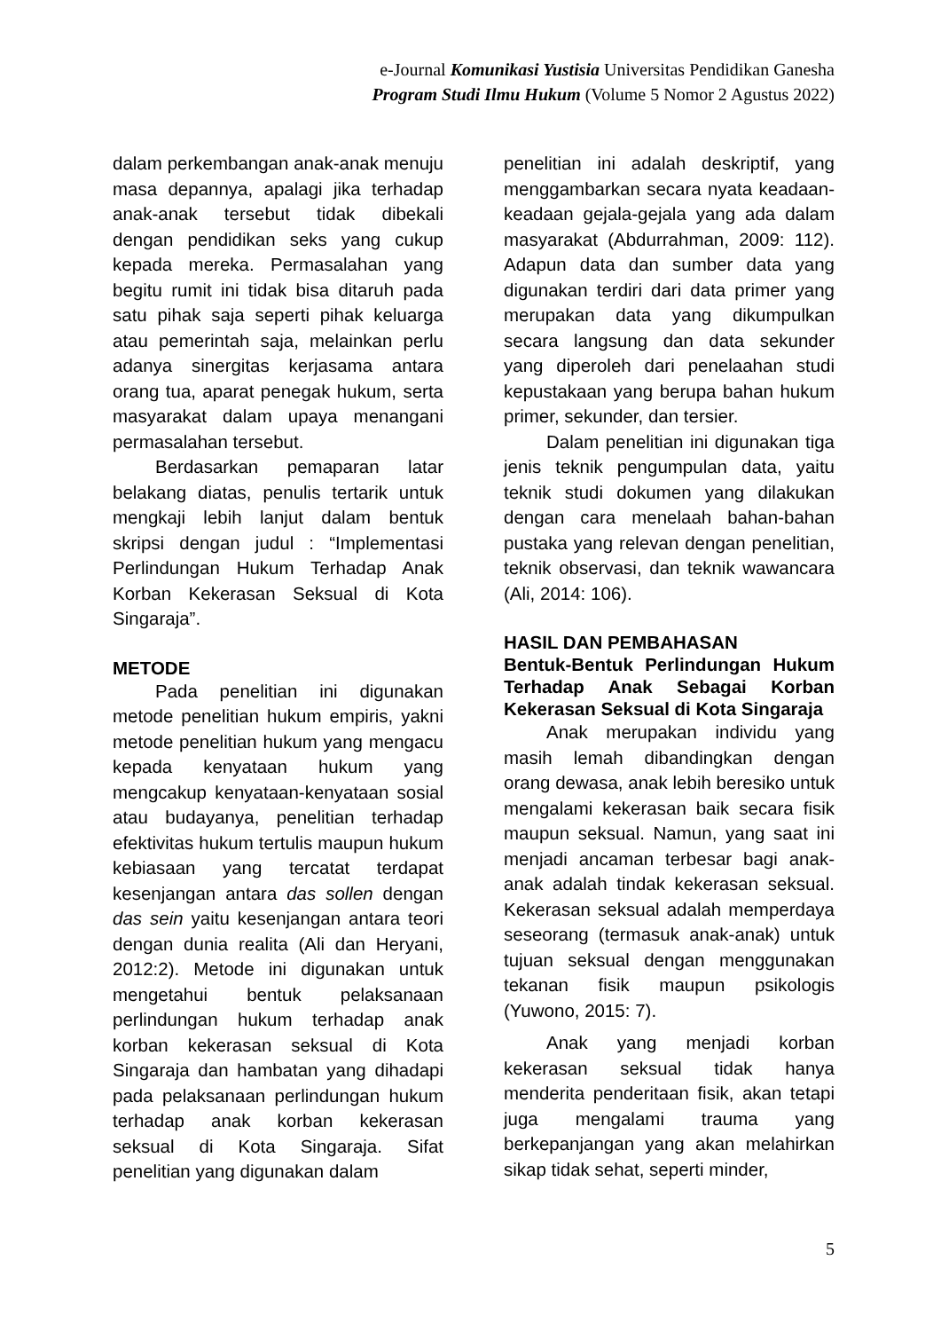e-Journal Komunikasi Yustisia Universitas Pendidikan Ganesha
Program Studi Ilmu Hukum (Volume 5 Nomor 2 Agustus 2022)
dalam perkembangan anak-anak menuju masa depannya, apalagi jika terhadap anak-anak tersebut tidak dibekali dengan pendidikan seks yang cukup kepada mereka. Permasalahan yang begitu rumit ini tidak bisa ditaruh pada satu pihak saja seperti pihak keluarga atau pemerintah saja, melainkan perlu adanya sinergitas kerjasama antara orang tua, aparat penegak hukum, serta masyarakat dalam upaya menangani permasalahan tersebut.
Berdasarkan pemaparan latar belakang diatas, penulis tertarik untuk mengkaji lebih lanjut dalam bentuk skripsi dengan judul : “Implementasi Perlindungan Hukum Terhadap Anak Korban Kekerasan Seksual di Kota Singaraja”.
METODE
Pada penelitian ini digunakan metode penelitian hukum empiris, yakni metode penelitian hukum yang mengacu kepada kenyataan hukum yang mengcakup kenyataan-kenyataan sosial atau budayanya, penelitian terhadap efektivitas hukum tertulis maupun hukum kebiasaan yang tercatat terdapat kesenjangan antara das sollen dengan das sein yaitu kesenjangan antara teori dengan dunia realita (Ali dan Heryani, 2012:2). Metode ini digunakan untuk mengetahui bentuk pelaksanaan perlindungan hukum terhadap anak korban kekerasan seksual di Kota Singaraja dan hambatan yang dihadapi pada pelaksanaan perlindungan hukum terhadap anak korban kekerasan seksual di Kota Singaraja. Sifat penelitian yang digunakan dalam
penelitian ini adalah deskriptif, yang menggambarkan secara nyata keadaan-keadaan gejala-gejala yang ada dalam masyarakat (Abdurrahman, 2009: 112). Adapun data dan sumber data yang digunakan terdiri dari data primer yang merupakan data yang dikumpulkan secara langsung dan data sekunder yang diperoleh dari penelaahan studi kepustakaan yang berupa bahan hukum primer, sekunder, dan tersier.
Dalam penelitian ini digunakan tiga jenis teknik pengumpulan data, yaitu teknik studi dokumen yang dilakukan dengan cara menelaah bahan-bahan pustaka yang relevan dengan penelitian, teknik observasi, dan teknik wawancara (Ali, 2014: 106).
HASIL DAN PEMBAHASAN
Bentuk-Bentuk Perlindungan Hukum Terhadap Anak Sebagai Korban Kekerasan Seksual di Kota Singaraja
Anak merupakan individu yang masih lemah dibandingkan dengan orang dewasa, anak lebih beresiko untuk mengalami kekerasan baik secara fisik maupun seksual. Namun, yang saat ini menjadi ancaman terbesar bagi anak-anak adalah tindak kekerasan seksual. Kekerasan seksual adalah memperdaya seseorang (termasuk anak-anak) untuk tujuan seksual dengan menggunakan tekanan fisik maupun psikologis (Yuwono, 2015: 7).
Anak yang menjadi korban kekerasan seksual tidak hanya menderita penderitaan fisik, akan tetapi juga mengalami trauma yang berkepanjangan yang akan melahirkan sikap tidak sehat, seperti minder,
5